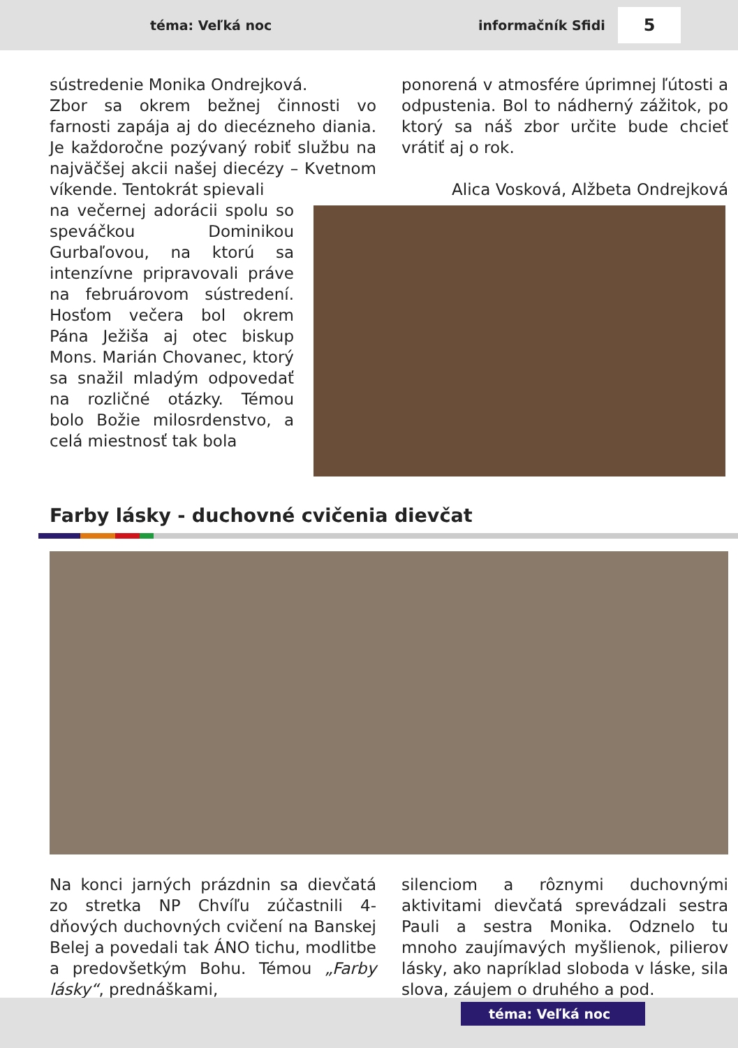téma: Veľká noc informačník Sfidi 5
sústredenie Monika Ondrejková.
Zbor sa okrem bežnej činnosti vo farnosti zapája aj do diecézneho diania. Je každoročne pozývaný robiť službu na najväčšej akcii našej diecézy – Kvetnom víkende. Tentokrát spievali
na večernej adorácii spolu so speváčkou Dominikou Gurbaľovou, na ktorú sa intenzívne pripravovali práve na februárovom sústredení. Hosťom večera bol okrem Pána Ježiša aj otec biskup Mons. Marián Chovanec, ktorý sa snažil mladým odpovedať na rozličné otázky. Témou bolo Božie milosrdenstvo, a celá miestnosť tak bola
ponorená v atmosfére úprimnej ľútosti a odpustenia. Bol to nádherný zážitok, po ktorý sa náš zbor určite bude chcieť vrátiť aj o rok.
Alica Vosková, Alžbeta Ondrejková
Farby lásky - duchovné cvičenia dievčat
Na konci jarných prázdnin sa dievčatá zo stretka NP Chvíľu zúčastnili 4-dňových duchovných cvičení na Banskej Belej a povedali tak ÁNO tichu, modlitbe a predovšetkým Bohu. Témou „Farby lásky“, prednáškami,
silenciom a rôznymi duchovnými aktivitami dievčatá sprevádzali sestra Pauli a sestra Monika. Odznelo tu mnoho zaujímavých myšlienok, pilierov lásky, ako napríklad sloboda v láske, sila slova, záujem o druhého a pod.
téma: Veľká noc